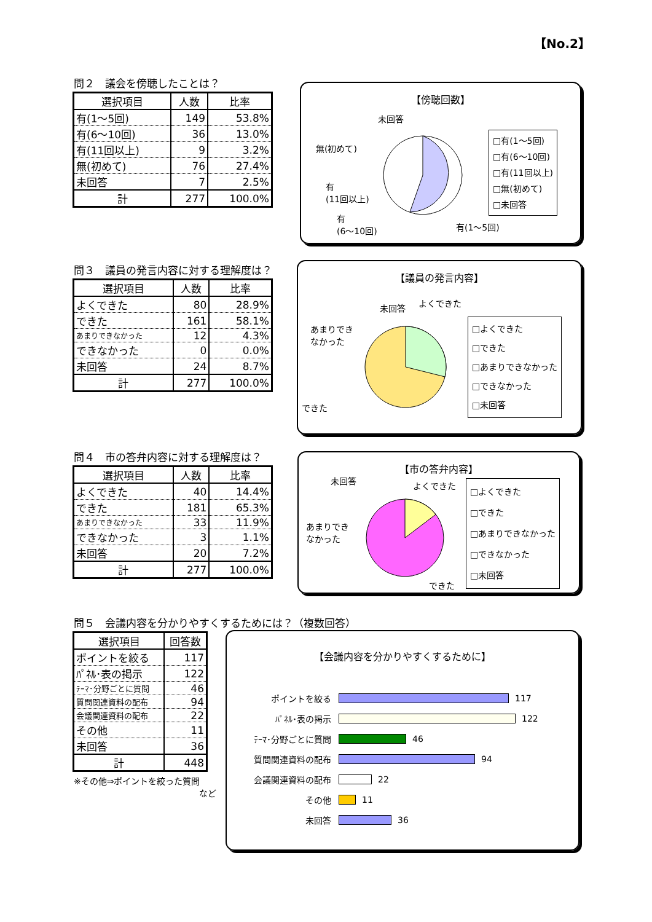【No.2】
問２　議会を傍聴したことは？
| 選択項目 | 人数 | 比率 |
| --- | --- | --- |
| 有(1～5回) | 149 | 53.8% |
| 有(6～10回) | 36 | 13.0% |
| 有(11回以上) | 9 | 3.2% |
| 無(初めて) | 76 | 27.4% |
| 未回答 | 7 | 2.5% |
| 計 | 277 | 100.0% |
【傍聴回数】
未回答
無(初めて)
有
(11回以上)
有
(6～10回)
有(1～5回)
□有(1～5回)
□有(6～10回)
□有(11回以上)
□無(初めて)
□未回答
問３　議員の発言内容に対する理解度は？
| 選択項目 | 人数 | 比率 |
| --- | --- | --- |
| よくできた | 80 | 28.9% |
| できた | 161 | 58.1% |
| あまりできなかった | 12 | 4.3% |
| できなかった | 0 | 0.0% |
| 未回答 | 24 | 8.7% |
| 計 | 277 | 100.0% |
【議員の発言内容】
未回答 よくできた
あまりでき
なかった
できた
□よくできた
□できた
□あまりできなかった
□できなかった
□未回答
問４　市の答弁内容に対する理解度は？
| 選択項目 | 人数 | 比率 |
| --- | --- | --- |
| よくできた | 40 | 14.4% |
| できた | 181 | 65.3% |
| あまりできなかった | 33 | 11.9% |
| できなかった | 3 | 1.1% |
| 未回答 | 20 | 7.2% |
| 計 | 277 | 100.0% |
【市の答弁内容】
未回答 よくできた
あまりでき
なかった
できた
□よくできた
□できた
□あまりできなかった
□できなかった
□未回答
問５　会議内容を分かりやすくするためには？（複数回答）
| 選択項目 | 回答数 |
| --- | --- |
| ポイントを絞る | 117 |
| ﾊﾟﾈﾙ･表の掲示 | 122 |
| ﾃｰﾏ･分野ごとに質問 | 46 |
| 質問関連資料の配布 | 94 |
| 会議関連資料の配布 | 22 |
| その他 | 11 |
| 未回答 | 36 |
| 計 | 448 |
※その他⇒ポイントを絞った質問
など
【会議内容を分かりやすくするために】
ポイントを絞る 117
ﾊﾟﾈﾙ･表の掲示 122
ﾃｰﾏ･分野ごとに質問 46
質問関連資料の配布 94
会議関連資料の配布 22
その他 11
未回答 36